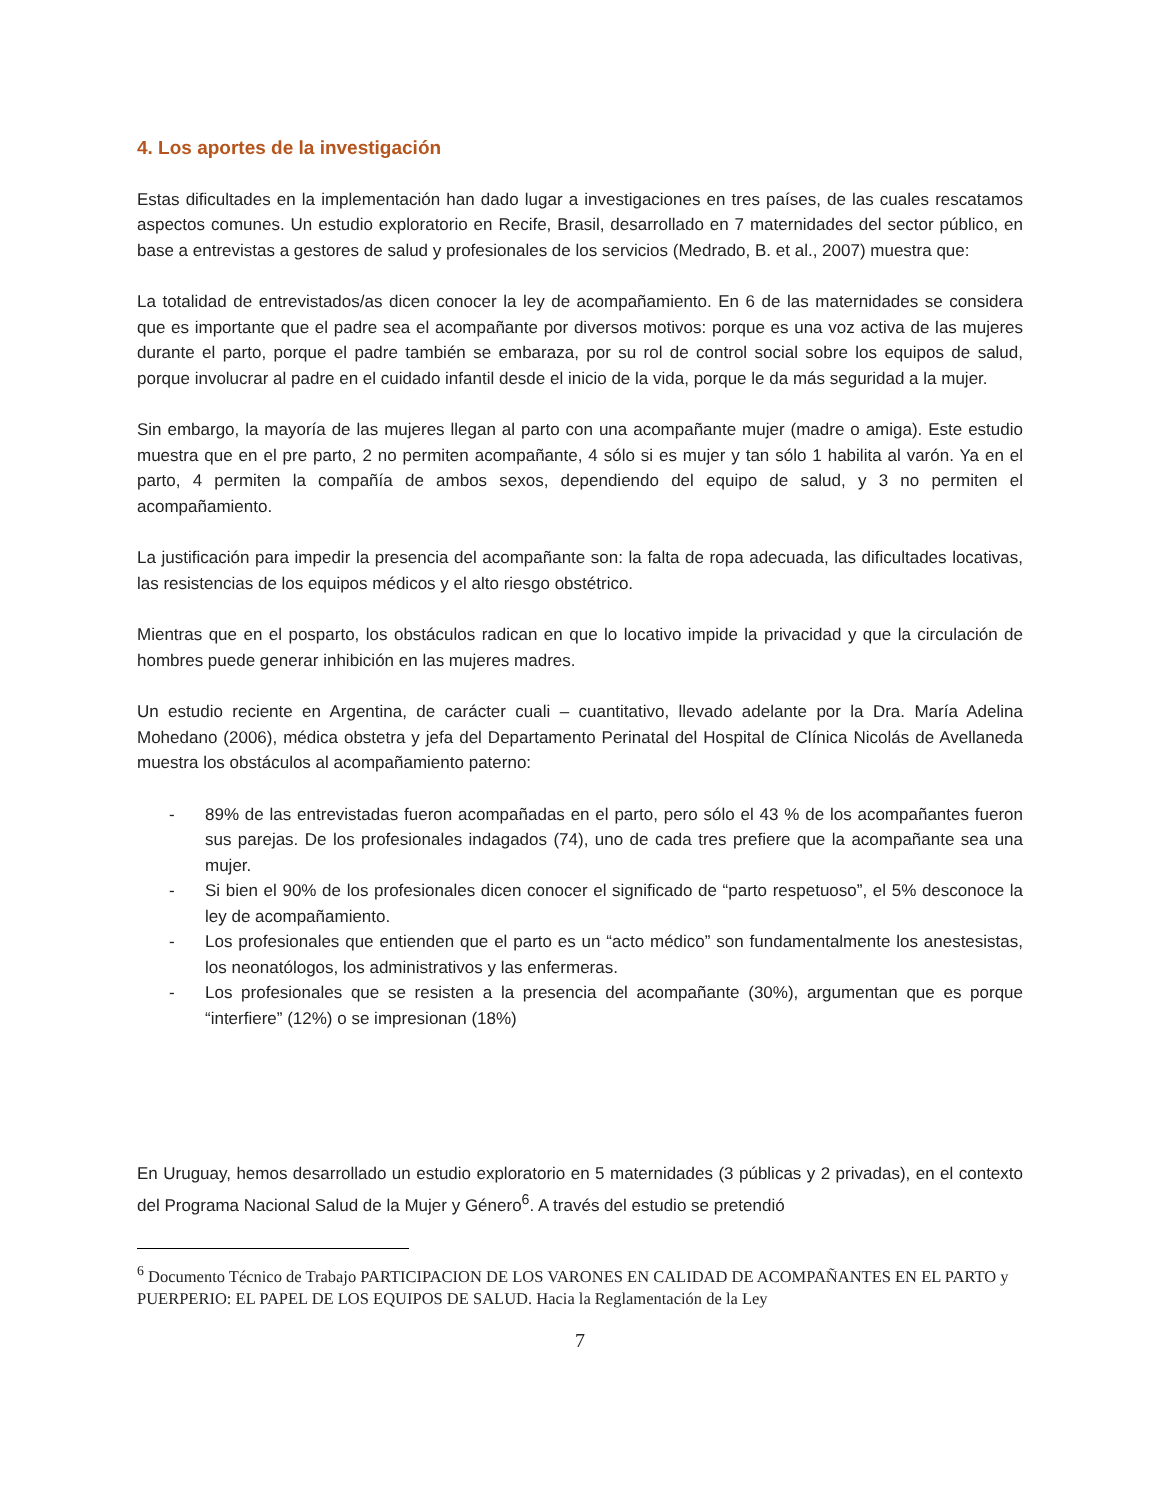4. Los aportes de la investigación
Estas dificultades en la implementación han dado lugar a investigaciones en tres países, de las cuales rescatamos aspectos comunes. Un estudio exploratorio en Recife, Brasil, desarrollado en 7 maternidades del sector público, en base a entrevistas a gestores de salud y profesionales de los servicios (Medrado, B. et al., 2007) muestra que:
La totalidad de entrevistados/as dicen conocer la ley de acompañamiento. En 6 de las maternidades se considera que es importante que el padre sea el acompañante por diversos motivos: porque es una voz activa de las mujeres durante el parto, porque el padre también se embaraza, por su rol de control social sobre los equipos de salud, porque involucrar al padre en el cuidado infantil desde el inicio de la vida, porque le da más seguridad a la mujer.
Sin embargo, la mayoría de las mujeres llegan al parto con una acompañante mujer (madre o amiga). Este estudio muestra que en el pre parto, 2 no permiten acompañante, 4 sólo si es mujer y tan sólo 1 habilita al varón. Ya en el parto, 4 permiten la compañía de ambos sexos, dependiendo del equipo de salud, y 3 no permiten el acompañamiento.
La justificación para impedir la presencia del acompañante son: la falta de ropa adecuada, las dificultades locativas, las resistencias de los equipos médicos y el alto riesgo obstétrico.
Mientras que en el posparto, los obstáculos radican en que lo locativo impide la privacidad y que la circulación de hombres puede generar inhibición en las mujeres madres.
Un estudio reciente en Argentina, de carácter cuali – cuantitativo, llevado adelante por la Dra. María Adelina Mohedano (2006), médica obstetra y jefa del Departamento Perinatal del Hospital de Clínica Nicolás de Avellaneda muestra los obstáculos al acompañamiento paterno:
- 89% de las entrevistadas fueron acompañadas en el parto, pero sólo el 43 % de los acompañantes fueron sus parejas. De los profesionales indagados (74), uno de cada tres prefiere que la acompañante sea una mujer.
- Si bien el 90% de los profesionales dicen conocer el significado de “parto respetuoso”, el 5% desconoce la ley de acompañamiento.
- Los profesionales que entienden que el parto es un “acto médico” son fundamentalmente los anestesistas, los neonatólogos, los administrativos y las enfermeras.
- Los profesionales que se resisten a la presencia del acompañante (30%), argumentan que es porque “interfiere” (12%) o se impresionan (18%)
En Uruguay, hemos desarrollado un estudio exploratorio en 5 maternidades (3 públicas y 2 privadas), en el contexto del Programa Nacional Salud de la Mujer y Género<sup>6</sup>. A través del estudio se pretendió
<sup>6</sup> Documento Técnico de Trabajo PARTICIPACION DE LOS VARONES EN CALIDAD DE ACOMPAÑANTES EN EL PARTO y PUERPERIO: EL PAPEL DE LOS EQUIPOS DE SALUD. Hacia la Reglamentación de la Ley
7